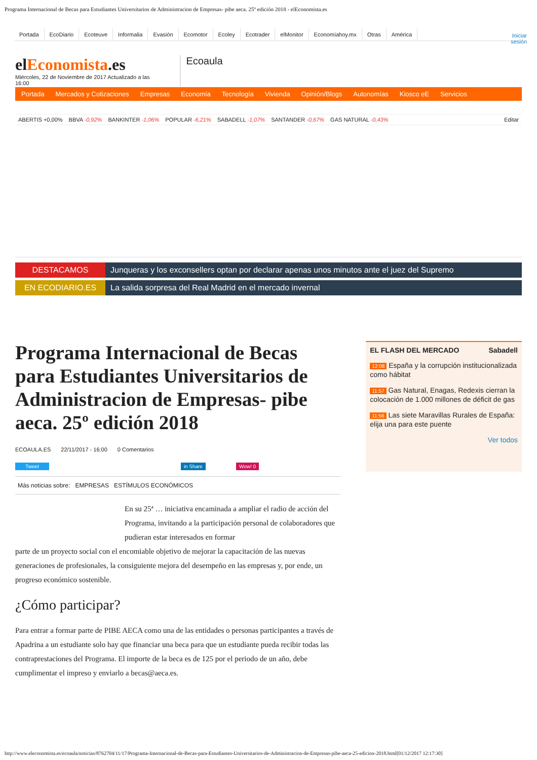Programa Internacional de Becas para Estudiantes Universitarios de Administracion de Empresas- pibe aeca. 25º edición 2018 - elEconomista.es
Portada EcoDiario Ecoteuve Informalia Evasión Ecomotor Ecoley Ecotrader elMonitor Economíahoy.mx Otras América
Iniciar
sesión
elEconomista.es
Miércoles, 22 de Noviembre de 2017 Actualizado a las
16:00
Ecoaula
Portada Mercados y Cotizaciones Empresas Economía Tecnología Vivienda Opinión/Blogs Autonomías Kiosco eE Servicios
ABERTIS +0,00% BBVA -0,92% BANKINTER -1,06% POPULAR -6,21% SABADELL -1,07% SANTANDER -0,67% GAS NATURAL -0,43% Editar
DESTACAMOS Junqueras y los exconsellers optan por declarar apenas unos minutos ante el juez del Supremo
EN ECODIARIO.ES La salida sorpresa del Real Madrid en el mercado invernal
Programa Internacional de Becas para Estudiantes Universitarios de Administracion de Empresas- pibe aeca. 25º edición 2018
ECOAULA.ES 22/11/2017 - 16:00 0 Comentarios
Tweet in Share Wow! 0
Más noticias sobre: EMPRESAS ESTÍMULOS ECONÓMICOS
En su 25ª … iniciativa encaminada a ampliar el radio de acción del Programa, invitando a la participación personal de colaboradores que pudieran estar interesados en formar
parte de un proyecto social con el encomiable objetivo de mejorar la capacitación de las nuevas generaciones de profesionales, la consiguiente mejora del desempeño en las empresas y, por ende, un progreso económico sostenible.
¿Cómo participar?
Para entrar a formar parte de PIBE AECA como una de las entidades o personas participantes a través de Apadrina a un estudiante solo hay que financiar una beca para que un estudiante pueda recibir todas las contraprestaciones del Programa. El importe de la beca es de 125 por el periodo de un año, debe cumplimentar el impreso y enviarlo a becas@aeca.es.
EL FLASH DEL MERCADO Sabadell
12:08 España y la corrupción institucionalizada como hábitat
11:57 Gas Natural, Enagas, Redexis cierran la colocación de 1.000 millones de déficit de gas
11:56 Las siete Maravillas Rurales de España: elija una para este puente
Ver todos
http://www.eleconomista.es/ecoaula/noticias/8762704/11/17/Programa-Internacional-de-Becas-para-Estudiantes-Universitarios-de-Administracion-de-Empresas-pibe-aeca-25-edicion-2018.html[01/12/2017 12:17:30]